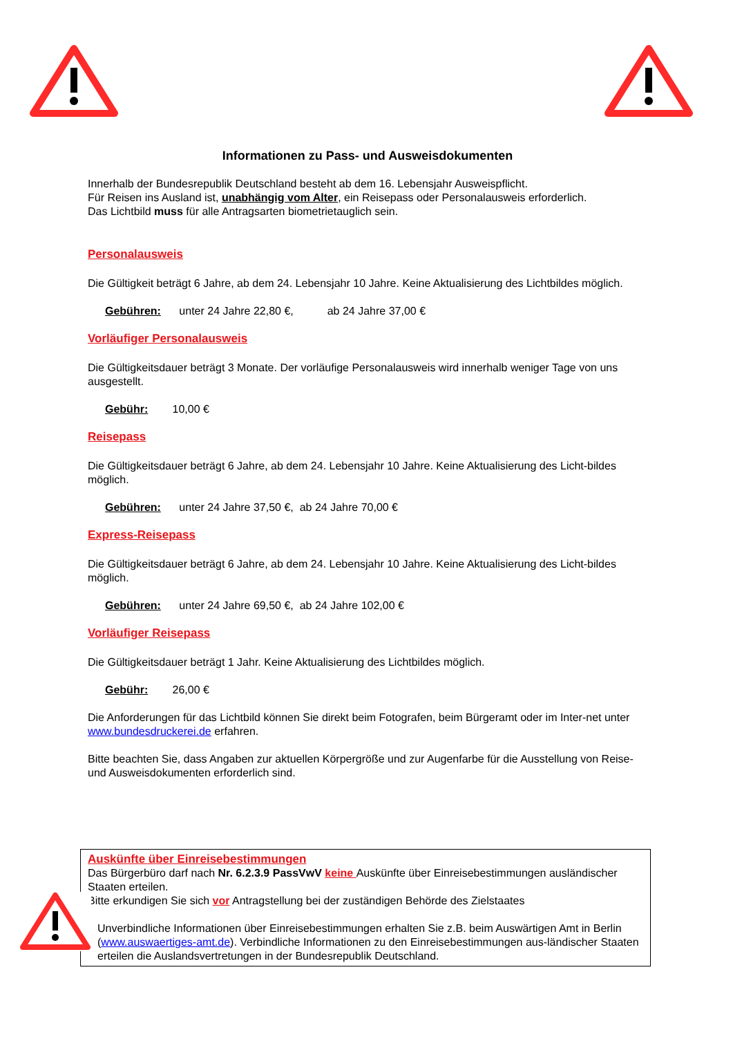Informationen zu Pass- und Ausweisdokumenten
Innerhalb der Bundesrepublik Deutschland besteht ab dem 16. Lebensjahr Ausweispflicht.
Für Reisen ins Ausland ist, unabhängig vom Alter, ein Reisepass oder Personalausweis erforderlich.
Das Lichtbild muss für alle Antragsarten biometrietauglich sein.
Personalausweis
Die Gültigkeit beträgt 6 Jahre, ab dem 24. Lebensjahr 10 Jahre. Keine Aktualisierung des Lichtbildes möglich.
Gebühren: unter 24 Jahre 22,80 €, ab 24 Jahre 37,00 €
Vorläufiger Personalausweis
Die Gültigkeitsdauer beträgt 3 Monate. Der vorläufige Personalausweis wird innerhalb weniger Tage von uns ausgestellt.
Gebühr: 10,00 €
Reisepass
Die Gültigkeitsdauer beträgt 6 Jahre, ab dem 24. Lebensjahr 10 Jahre. Keine Aktualisierung des Licht-bildes möglich.
Gebühren: unter 24 Jahre 37,50 €, ab 24 Jahre 70,00 €
Express-Reisepass
Die Gültigkeitsdauer beträgt 6 Jahre, ab dem 24. Lebensjahr 10 Jahre. Keine Aktualisierung des Licht-bildes möglich.
Gebühren: unter 24 Jahre 69,50 €, ab 24 Jahre 102,00 €
Vorläufiger Reisepass
Die Gültigkeitsdauer beträgt 1 Jahr. Keine Aktualisierung des Lichtbildes möglich.
Gebühr: 26,00 €
Die Anforderungen für das Lichtbild können Sie direkt beim Fotografen, beim Bürgeramt oder im Inter-net unter www.bundesdruckerei.de erfahren.
Bitte beachten Sie, dass Angaben zur aktuellen Körpergröße und zur Augenfarbe für die Ausstellung von Reise- und Ausweisdokumenten erforderlich sind.
Auskünfte über Einreisebestimmungen
Das Bürgerbüro darf nach Nr. 6.2.3.9 PassVwV keine Auskünfte über Einreisebestimmungen ausländischer Staaten erteilen.
Bitte erkundigen Sie sich vor Antragstellung bei der zuständigen Behörde des Zielstaates
Unverbindliche Informationen über Einreisebestimmungen erhalten Sie z.B. beim Auswärtigen Amt in Berlin (www.auswaertiges-amt.de). Verbindliche Informationen zu den Einreisebestimmungen aus-ländischer Staaten erteilen die Auslandsvertretungen in der Bundesrepublik Deutschland.